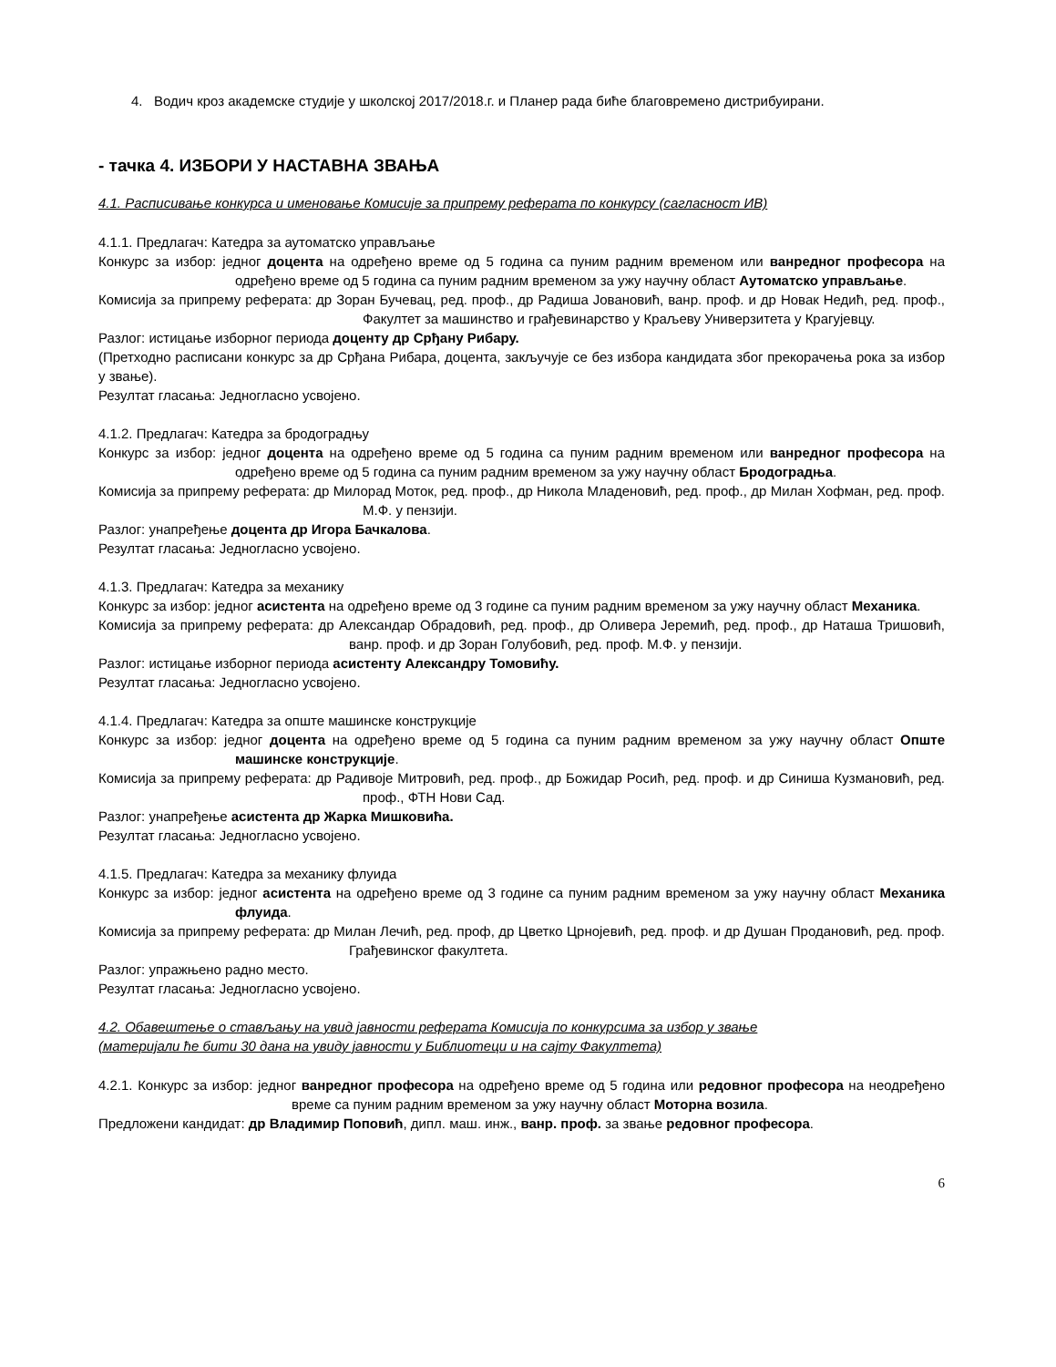4. Водич кроз академске студије у школској 2017/2018.г. и Планер рада биће благовремено дистрибуирани.
- тачка 4. ИЗБОРИ У НАСТАВНА ЗВАЊА
4.1. Расписивање конкурса и именовање Комисије за припрему реферата по конкурсу (сагласност ИВ)
4.1.1. Предлагач: Катедра за аутоматско управљање
Конкурс за избор: једног доцента на одређено време од 5 година са пуним радним временом или ванредног професора на одређено време од 5 година са пуним радним временом за ужу научну област Аутоматско управљање.
Комисија за припрему реферата: др Зоран Бучевац, ред. проф., др Радиша Јовановић, ванр. проф. и др Новак Недић, ред. проф., Факултет за машинство и грађевинарство у Краљеву Универзитета у Крагујевцу.
Разлог: истицање изборног периода доценту др Срђану Рибару.
(Претходно расписани конкурс за др Срђана Рибара, доцента, закључује се без избора кандидата због прекорачења рока за избор у звање).
Резултат гласања: Једногласно усвојено.
4.1.2. Предлагач: Катедра за бродоградњу
Конкурс за избор: једног доцента на одређено време од 5 година са пуним радним временом или ванредног професора на одређено време од 5 година са пуним радним временом за ужу научну област Бродоградња.
Комисија за припрему реферата: др Милорад Моток, ред. проф., др Никола Младеновић, ред. проф., др Милан Хофман, ред. проф. М.Ф. у пензији.
Разлог: унапређење доцента др Игора Бачкалова.
Резултат гласања: Једногласно усвојено.
4.1.3. Предлагач: Катедра за механику
Конкурс за избор: једног асистента на одређено време од 3 године са пуним радним временом за ужу научну област Механика.
Комисија за припрему реферата: др Александар Обрадовић, ред. проф., др Оливера Јеремић, ред. проф., др Наташа Тришовић, ванр. проф. и др Зоран Голубовић, ред. проф. М.Ф. у пензији.
Разлог: истицање изборног периода асистенту Александру Томовићу.
Резултат гласања: Једногласно усвојено.
4.1.4. Предлагач: Катедра за опште машинске конструкције
Конкурс за избор: једног доцента на одређено време од 5 година са пуним радним временом за ужу научну област Опште машинске конструкције.
Комисија за припрему реферата: др Радивоје Митровић, ред. проф., др Божидар Росић, ред. проф. и др Синиша Кузмановић, ред. проф., ФТН Нови Сад.
Разлог: унапређење асистента др Жарка Мишковића.
Резултат гласања: Једногласно усвојено.
4.1.5. Предлагач: Катедра за механику флуида
Конкурс за избор: једног асистента на одређено време од 3 године са пуним радним временом за ужу научну област Механика флуида.
Комисија за припрему реферата: др Милан Лечић, ред. проф, др Цветко Црнојевић, ред. проф. и др Душан Продановић, ред. проф. Грађевинског факултета.
Разлог: упражњено радно место.
Резултат гласања: Једногласно усвојено.
4.2. Обавештење о стављању на увид јавности реферата Комисија по конкурсима за избор у звање
(материјали ће бити 30 дана на увиду јавности у Библиотеци и на сајту Факултета)
4.2.1. Конкурс за избор: једног ванредног професора на одређено време од 5 година или редовног професора на неодређено време са пуним радним временом за ужу научну област Моторна возила.
Предложени кандидат: др Владимир Поповић, дипл. маш. инж., ванр. проф. за звање редовног професора.
6